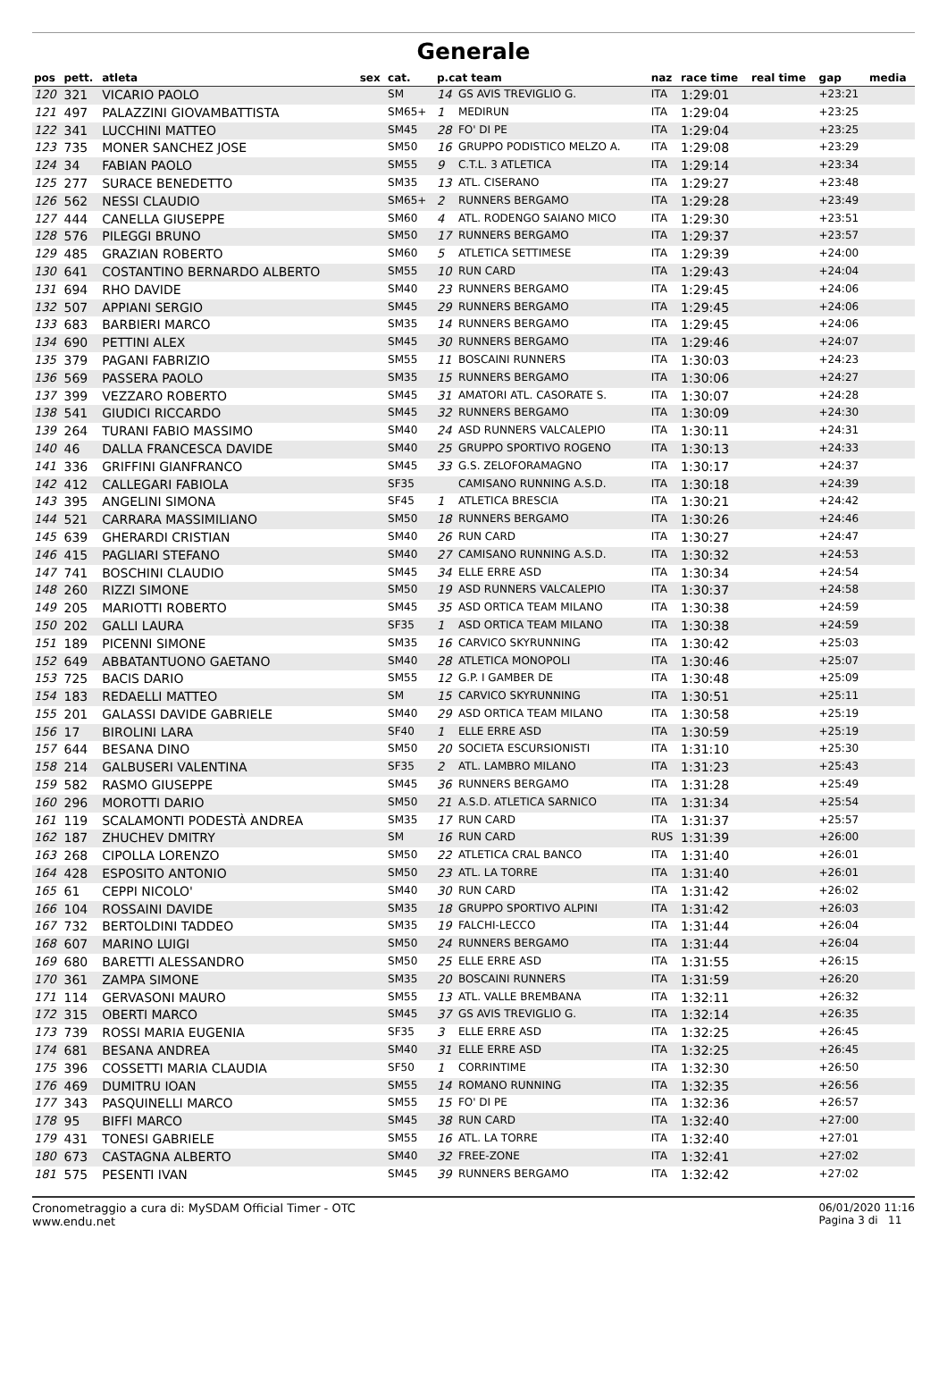Generale
| pos | pett. | atleta | sex | cat. | p.cat team | | naz | race time | real time | gap | media |
| --- | --- | --- | --- | --- | --- | --- | --- | --- | --- | --- | --- |
| 120 | 321 | VICARIO PAOLO | | SM | 14 | GS AVIS TREVIGLIO G. | ITA | 1:29:01 | | +23:21 | |
| 121 | 497 | PALAZZINI GIOVAMBATTISTA | | SM65+ | 1 | MEDIRUN | ITA | 1:29:04 | | +23:25 | |
| 122 | 341 | LUCCHINI MATTEO | | SM45 | 28 | FO' DI PE | ITA | 1:29:04 | | +23:25 | |
| 123 | 735 | MONER SANCHEZ JOSE | | SM50 | 16 | GRUPPO PODISTICO MELZO A. | ITA | 1:29:08 | | +23:29 | |
| 124 | 34 | FABIAN PAOLO | | SM55 | 9 | C.T.L. 3 ATLETICA | ITA | 1:29:14 | | +23:34 | |
| 125 | 277 | SURACE BENEDETTO | | SM35 | 13 | ATL. CISERANO | ITA | 1:29:27 | | +23:48 | |
| 126 | 562 | NESSI CLAUDIO | | SM65+ | 2 | RUNNERS BERGAMO | ITA | 1:29:28 | | +23:49 | |
| 127 | 444 | CANELLA GIUSEPPE | | SM60 | 4 | ATL. RODENGO SAIANO MICO | ITA | 1:29:30 | | +23:51 | |
| 128 | 576 | PILEGGI BRUNO | | SM50 | 17 | RUNNERS BERGAMO | ITA | 1:29:37 | | +23:57 | |
| 129 | 485 | GRAZIAN ROBERTO | | SM60 | 5 | ATLETICA SETTIMESE | ITA | 1:29:39 | | +24:00 | |
| 130 | 641 | COSTANTINO BERNARDO ALBERTO | | SM55 | 10 | RUN CARD | ITA | 1:29:43 | | +24:04 | |
| 131 | 694 | RHO DAVIDE | | SM40 | 23 | RUNNERS BERGAMO | ITA | 1:29:45 | | +24:06 | |
| 132 | 507 | APPIANI SERGIO | | SM45 | 29 | RUNNERS BERGAMO | ITA | 1:29:45 | | +24:06 | |
| 133 | 683 | BARBIERI MARCO | | SM35 | 14 | RUNNERS BERGAMO | ITA | 1:29:45 | | +24:06 | |
| 134 | 690 | PETTINI ALEX | | SM45 | 30 | RUNNERS BERGAMO | ITA | 1:29:46 | | +24:07 | |
| 135 | 379 | PAGANI FABRIZIO | | SM55 | 11 | BOSCAINI RUNNERS | ITA | 1:30:03 | | +24:23 | |
| 136 | 569 | PASSERA PAOLO | | SM35 | 15 | RUNNERS BERGAMO | ITA | 1:30:06 | | +24:27 | |
| 137 | 399 | VEZZARO ROBERTO | | SM45 | 31 | AMATORI ATL. CASORATE S. | ITA | 1:30:07 | | +24:28 | |
| 138 | 541 | GIUDICI RICCARDO | | SM45 | 32 | RUNNERS BERGAMO | ITA | 1:30:09 | | +24:30 | |
| 139 | 264 | TURANI FABIO MASSIMO | | SM40 | 24 | ASD RUNNERS VALCALEPIO | ITA | 1:30:11 | | +24:31 | |
| 140 | 46 | DALLA FRANCESCA DAVIDE | | SM40 | 25 | GRUPPO SPORTIVO ROGENO | ITA | 1:30:13 | | +24:33 | |
| 141 | 336 | GRIFFINI GIANFRANCO | | SM45 | 33 | G.S. ZELOFORAMAGNO | ITA | 1:30:17 | | +24:37 | |
| 142 | 412 | CALLEGARI FABIOLA | | SF35 | | CAMISANO RUNNING A.S.D. | ITA | 1:30:18 | | +24:39 | |
| 143 | 395 | ANGELINI SIMONA | | SF45 | 1 | ATLETICA BRESCIA | ITA | 1:30:21 | | +24:42 | |
| 144 | 521 | CARRARA MASSIMILIANO | | SM50 | 18 | RUNNERS BERGAMO | ITA | 1:30:26 | | +24:46 | |
| 145 | 639 | GHERARDI CRISTIAN | | SM40 | 26 | RUN CARD | ITA | 1:30:27 | | +24:47 | |
| 146 | 415 | PAGLIARI STEFANO | | SM40 | 27 | CAMISANO RUNNING A.S.D. | ITA | 1:30:32 | | +24:53 | |
| 147 | 741 | BOSCHINI CLAUDIO | | SM45 | 34 | ELLE ERRE ASD | ITA | 1:30:34 | | +24:54 | |
| 148 | 260 | RIZZI SIMONE | | SM50 | 19 | ASD RUNNERS VALCALEPIO | ITA | 1:30:37 | | +24:58 | |
| 149 | 205 | MARIOTTI ROBERTO | | SM45 | 35 | ASD ORTICA TEAM MILANO | ITA | 1:30:38 | | +24:59 | |
| 150 | 202 | GALLI LAURA | | SF35 | 1 | ASD ORTICA TEAM MILANO | ITA | 1:30:38 | | +24:59 | |
| 151 | 189 | PICENNI SIMONE | | SM35 | 16 | CARVICO SKYRUNNING | ITA | 1:30:42 | | +25:03 | |
| 152 | 649 | ABBATANTUONO GAETANO | | SM40 | 28 | ATLETICA MONOPOLI | ITA | 1:30:46 | | +25:07 | |
| 153 | 725 | BACIS DARIO | | SM55 | 12 | G.P. I GAMBER DE | ITA | 1:30:48 | | +25:09 | |
| 154 | 183 | REDAELLI MATTEO | | SM | 15 | CARVICO SKYRUNNING | ITA | 1:30:51 | | +25:11 | |
| 155 | 201 | GALASSI DAVIDE GABRIELE | | SM40 | 29 | ASD ORTICA TEAM MILANO | ITA | 1:30:58 | | +25:19 | |
| 156 | 17 | BIROLINI LARA | | SF40 | 1 | ELLE ERRE ASD | ITA | 1:30:59 | | +25:19 | |
| 157 | 644 | BESANA DINO | | SM50 | 20 | SOCIETA ESCURSIONISTI | ITA | 1:31:10 | | +25:30 | |
| 158 | 214 | GALBUSERI VALENTINA | | SF35 | 2 | ATL. LAMBRO MILANO | ITA | 1:31:23 | | +25:43 | |
| 159 | 582 | RASMO GIUSEPPE | | SM45 | 36 | RUNNERS BERGAMO | ITA | 1:31:28 | | +25:49 | |
| 160 | 296 | MOROTTI DARIO | | SM50 | 21 | A.S.D. ATLETICA SARNICO | ITA | 1:31:34 | | +25:54 | |
| 161 | 119 | SCALAMONTI PODESTÀ ANDREA | | SM35 | 17 | RUN CARD | ITA | 1:31:37 | | +25:57 | |
| 162 | 187 | ZHUCHEV DMITRY | | SM | 16 | RUN CARD | RUS | 1:31:39 | | +26:00 | |
| 163 | 268 | CIPOLLA LORENZO | | SM50 | 22 | ATLETICA CRAL BANCO | ITA | 1:31:40 | | +26:01 | |
| 164 | 428 | ESPOSITO ANTONIO | | SM50 | 23 | ATL. LA TORRE | ITA | 1:31:40 | | +26:01 | |
| 165 | 61 | CEPPI NICOLO' | | SM40 | 30 | RUN CARD | ITA | 1:31:42 | | +26:02 | |
| 166 | 104 | ROSSAINI DAVIDE | | SM35 | 18 | GRUPPO SPORTIVO ALPINI | ITA | 1:31:42 | | +26:03 | |
| 167 | 732 | BERTOLDINI TADDEO | | SM35 | 19 | FALCHI-LECCO | ITA | 1:31:44 | | +26:04 | |
| 168 | 607 | MARINO LUIGI | | SM50 | 24 | RUNNERS BERGAMO | ITA | 1:31:44 | | +26:04 | |
| 169 | 680 | BARETTI ALESSANDRO | | SM50 | 25 | ELLE ERRE ASD | ITA | 1:31:55 | | +26:15 | |
| 170 | 361 | ZAMPA SIMONE | | SM35 | 20 | BOSCAINI RUNNERS | ITA | 1:31:59 | | +26:20 | |
| 171 | 114 | GERVASONI MAURO | | SM55 | 13 | ATL. VALLE BREMBANA | ITA | 1:32:11 | | +26:32 | |
| 172 | 315 | OBERTI MARCO | | SM45 | 37 | GS AVIS TREVIGLIO G. | ITA | 1:32:14 | | +26:35 | |
| 173 | 739 | ROSSI MARIA EUGENIA | | SF35 | 3 | ELLE ERRE ASD | ITA | 1:32:25 | | +26:45 | |
| 174 | 681 | BESANA ANDREA | | SM40 | 31 | ELLE ERRE ASD | ITA | 1:32:25 | | +26:45 | |
| 175 | 396 | COSSETTI MARIA CLAUDIA | | SF50 | 1 | CORRINTIME | ITA | 1:32:30 | | +26:50 | |
| 176 | 469 | DUMITRU IOAN | | SM55 | 14 | ROMANO RUNNING | ITA | 1:32:35 | | +26:56 | |
| 177 | 343 | PASQUINELLI MARCO | | SM55 | 15 | FO' DI PE | ITA | 1:32:36 | | +26:57 | |
| 178 | 95 | BIFFI MARCO | | SM45 | 38 | RUN CARD | ITA | 1:32:40 | | +27:00 | |
| 179 | 431 | TONESI GABRIELE | | SM55 | 16 | ATL. LA TORRE | ITA | 1:32:40 | | +27:01 | |
| 180 | 673 | CASTAGNA ALBERTO | | SM40 | 32 | FREE-ZONE | ITA | 1:32:41 | | +27:02 | |
| 181 | 575 | PESENTI IVAN | | SM45 | 39 | RUNNERS BERGAMO | ITA | 1:32:42 | | +27:02 | |
Cronometraggio a cura di: MySDAM Official Timer - OTC
www.endu.net
06/01/2020 11:16
Pagina 3 di 11